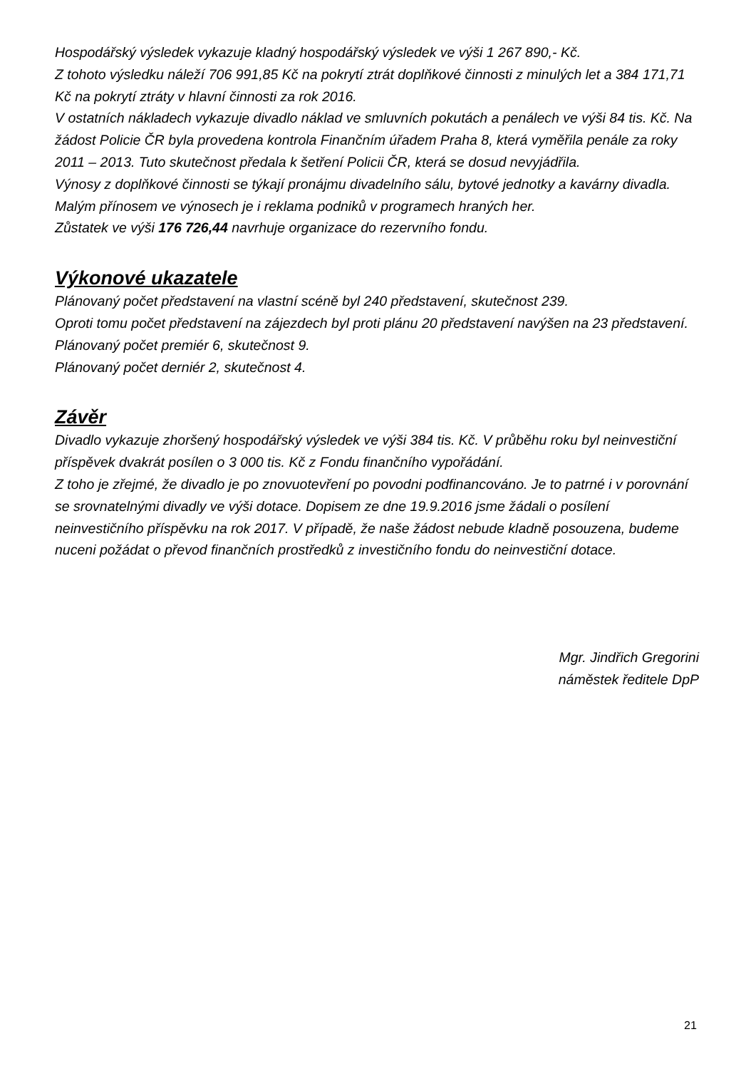Hospodářský výsledek vykazuje kladný hospodářský výsledek ve výši 1 267 890,- Kč.
Z tohoto výsledku náleží 706 991,85 Kč na pokrytí ztrát doplňkové činnosti z minulých let a 384 171,71 Kč na pokrytí ztráty v hlavní činnosti za rok 2016.
V ostatních nákladech vykazuje divadlo náklad ve smluvních pokutách a penálech ve výši 84 tis. Kč. Na žádost Policie ČR byla provedena kontrola Finančním úřadem Praha 8, která vyměřila penále za roky 2011 – 2013. Tuto skutečnost předala k šetření Policii ČR, která se dosud nevyjádřila.
Výnosy z doplňkové činnosti se týkají pronájmu divadelního sálu, bytové jednotky a kavárny divadla.
Malým přínosem ve výnosech je i reklama podniků v programech hraných her.
Zůstatek ve výši 176 726,44 navrhuje organizace do rezervního fondu.
Výkonové ukazatele
Plánovaný počet představení na vlastní scéně byl 240 představení, skutečnost 239.
Oproti tomu počet představení na zájezdech byl proti plánu 20 představení navýšen na 23 představení.
Plánovaný počet premiér 6, skutečnost 9.
Plánovaný počet derniér 2, skutečnost 4.
Závěr
Divadlo vykazuje zhoršený hospodářský výsledek ve výši 384 tis. Kč. V průběhu roku byl neinvestiční příspěvek dvakrát posílen o 3 000 tis. Kč z Fondu finančního vypořádání.
Z toho je zřejmé, že divadlo je po znovuotevření po povodni podfinancováno. Je to patrné i v porovnání se srovnatelnými divadly ve výši dotace. Dopisem ze dne 19.9.2016 jsme žádali o posílení neinvestičního příspěvku na rok 2017. V případě, že naše žádost nebude kladně posouzena, budeme nuceni požádat o převod finančních prostředků z investičního fondu do neinvestiční dotace.
Mgr. Jindřich Gregorini
náměstek ředitele DpP
21